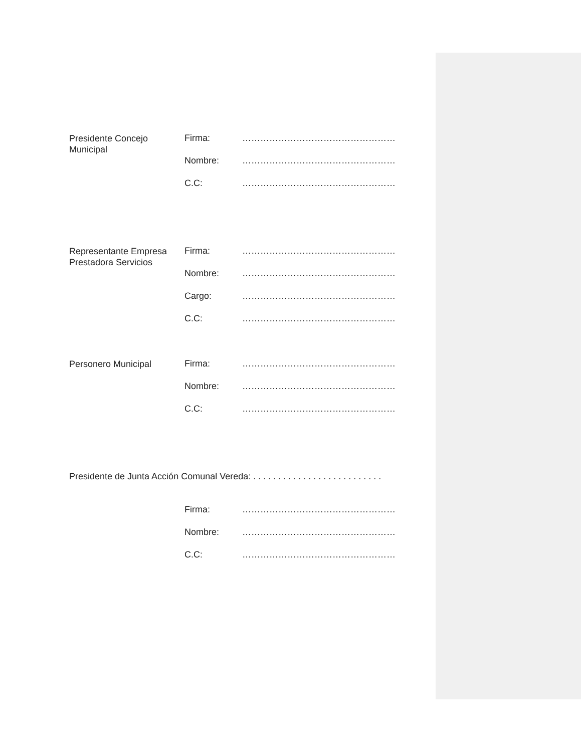| Presidente Concejo Municipal | Firma: | …………………………………………… |
| | Nombre: | …………………………………………… |
| | C.C: | …………………………………………… |
| Representante Empresa Prestadora Servicios | Firma: | …………………………………………… |
| | Nombre: | …………………………………………… |
| | Cargo: | …………………………………………… |
| | C.C: | …………………………………………… |
| Personero Municipal | Firma: | …………………………………………… |
| | Nombre: | …………………………………………… |
| | C.C: | …………………………………………… |
Presidente de Junta Acción Comunal Vereda: . . . . . . . . . . . . . . . . . . . . . . . . . .
| | Firma: | …………………………………………… |
| | Nombre: | …………………………………………… |
| | C.C: | …………………………………………… |